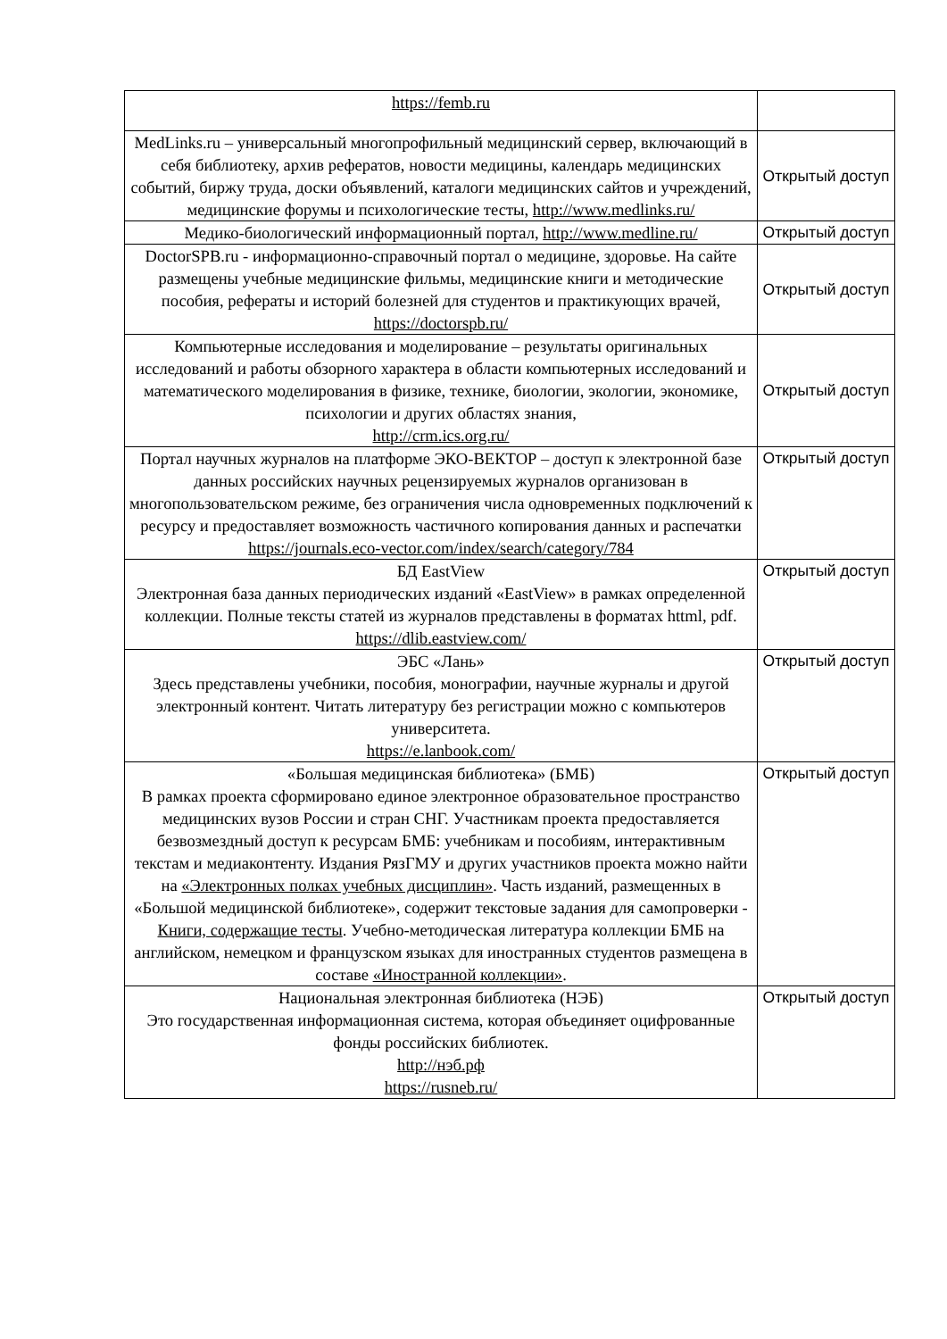| https://femb.ru | |
| MedLinks.ru – универсальный многопрофильный медицинский сервер, включающий в себя библиотеку, архив рефератов, новости медицины, календарь медицинских событий, биржу труда, доски объявлений, каталоги медицинских сайтов и учреждений, медицинские форумы и психологические тесты, http://www.medlinks.ru/ | Открытый доступ |
| Медико-биологический информационный портал, http://www.medline.ru/ | Открытый доступ |
| DoctorSPB.ru - информационно-справочный портал о медицине, здоровье. На сайте размещены учебные медицинские фильмы, медицинские книги и методические пособия, рефераты и историй болезней для студентов и практикующих врачей, https://doctorspb.ru/ | Открытый доступ |
| Компьютерные исследования и моделирование – результаты оригинальных исследований и работы обзорного характера в области компьютерных исследований и математического моделирования в физике, технике, биологии, экологии, экономике, психологии и других областях знания, http://crm.ics.org.ru/ | Открытый доступ |
| Портал научных журналов на платформе ЭКО-ВЕКТОР – доступ к электронной базе данных российских научных рецензируемых журналов организован в многопользовательском режиме, без ограничения числа одновременных подключений к ресурсу и предоставляет возможность частичного копирования данных и распечатки https://journals.eco-vector.com/index/search/category/784 | Открытый доступ |
| БД EastView Электронная база данных периодических изданий «EastView» в рамках определенной коллекции. Полные тексты статей из журналов представлены в форматах httml, pdf. https://dlib.eastview.com/ | Открытый доступ |
| ЭБС «Лань» Здесь представлены учебники, пособия, монографии, научные журналы и другой электронный контент. Читать литературу без регистрации можно с компьютеров университета. https://e.lanbook.com/ | Открытый доступ |
| «Большая медицинская библиотека» (БМБ) В рамках проекта сформировано единое электронное образовательное пространство медицинских вузов России и стран СНГ. Участникам проекта предоставляется безвозмездный доступ к ресурсам БМБ: учебникам и пособиям, интерактивным текстам и медиаконтенту. Издания РязГМУ и других участников проекта можно найти на «Электронных полках учебных дисциплин» . Часть изданий, размещенных в «Большой медицинской библиотеке», содержит текстовые задания для самопроверки - Книги, содержащие тесты . Учебно-методическая литература коллекции БМБ на английском, немецком и французском языках для иностранных студентов размещена в составе «Иностранной коллекции» . | Открытый доступ |
| Национальная электронная библиотека (НЭБ) Это государственная информационная система, которая объединяет оцифрованные фонды российских библиотек. http://нэб.рф https://rusneb.ru/ | Открытый доступ |